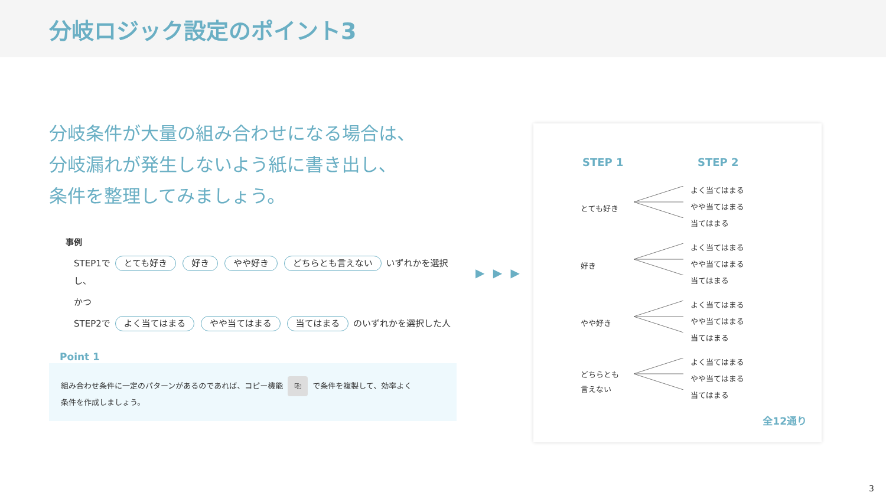分岐ロジック設定のポイント3
分岐条件が大量の組み合わせになる場合は、
分岐漏れが発生しないよう紙に書き出し、
条件を整理してみましょう。
事例
STEP1で とても好き 好き やや好き どちらとも言えない いずれかを選択し、
かつ
STEP2で よく当てはまる やや当てはまる 当てはまる のいずれかを選択した人
Point 1
組み合わせ条件に一定のパターンがあるのであれば、コピー機能 ⎘ で条件を複製して、効率よく
条件を作成しましょう。
▶ ▶ ▶
STEP 1 STEP 2
とても好き
よく当てはまる
やや当てはまる
当てはまる
好き
よく当てはまる
やや当てはまる
当てはまる
やや好き
よく当てはまる
やや当てはまる
当てはまる
どちらとも
言えない
よく当てはまる
やや当てはまる
当てはまる
全12通り
3